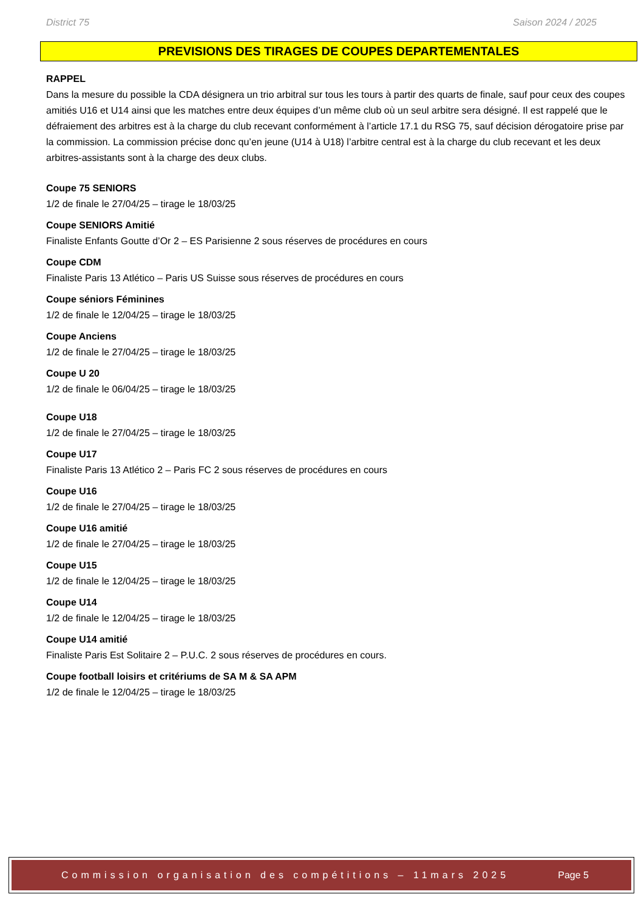District 75 Saison 2024 / 2025
PREVISIONS DES TIRAGES DE COUPES DEPARTEMENTALES
RAPPEL
Dans la mesure du possible la CDA désignera un trio arbitral sur tous les tours à partir des quarts de finale, sauf pour ceux des coupes amitiés U16 et U14 ainsi que les matches entre deux équipes d’un même club où un seul arbitre sera désigné. Il est rappelé que le défraiement des arbitres est à la charge du club recevant conformément à l’article 17.1 du RSG 75, sauf décision dérogatoire prise par la commission. La commission précise donc qu’en jeune (U14 à U18) l’arbitre central est à la charge du club recevant et les deux arbitres-assistants sont à la charge des deux clubs.
Coupe 75 SENIORS
1/2 de finale le 27/04/25 – tirage le 18/03/25
Coupe SENIORS Amitié
Finaliste Enfants Goutte d’Or 2 – ES Parisienne 2 sous réserves de procédures en cours
Coupe CDM
Finaliste Paris 13 Atlético – Paris US Suisse sous réserves de procédures en cours
Coupe séniors Féminines
1/2 de finale le 12/04/25 – tirage le 18/03/25
Coupe Anciens
1/2 de finale le 27/04/25 – tirage le 18/03/25
Coupe U 20
1/2 de finale le 06/04/25 – tirage le 18/03/25
Coupe U18
1/2 de finale le 27/04/25 – tirage le 18/03/25
Coupe U17
Finaliste Paris 13 Atlético 2 – Paris FC 2 sous réserves de procédures en cours
Coupe U16
1/2 de finale le 27/04/25 – tirage le 18/03/25
Coupe U16 amitié
1/2 de finale le 27/04/25 – tirage le 18/03/25
Coupe U15
1/2 de finale le 12/04/25 – tirage le 18/03/25
Coupe U14
1/2 de finale le 12/04/25 – tirage le 18/03/25
Coupe U14 amitié
Finaliste Paris Est Solitaire 2 – P.U.C. 2 sous réserves de procédures en cours.
Coupe football loisirs et critériums de SA M & SA APM
1/2 de finale le 12/04/25 – tirage le 18/03/25
Commission organisation des compétitions – 11mars 2025 Page 5